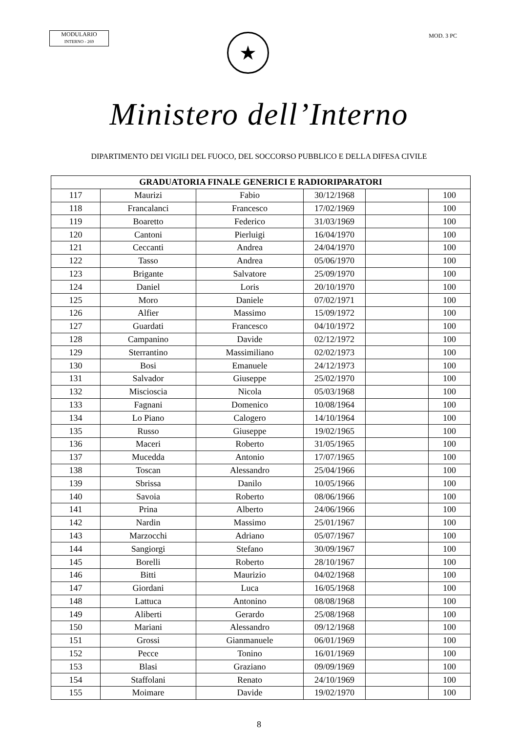MODULARIO
INTERNO - 269
MOD. 3 PC
★
Ministero dell’Interno
DIPARTIMENTO DEI VIGILI DEL FUOCO, DEL SOCCORSO PUBBLICO E DELLA DIFESA CIVILE
| GRADUATORIA FINALE GENERICI E RADIORIPARATORI | | | | | |
| --- | --- | --- | --- | --- | --- |
| 117 | Maurizi | Fabio | 30/12/1968 | | 100 |
| 118 | Francalanci | Francesco | 17/02/1969 | | 100 |
| 119 | Boaretto | Federico | 31/03/1969 | | 100 |
| 120 | Cantoni | Pierluigi | 16/04/1970 | | 100 |
| 121 | Ceccanti | Andrea | 24/04/1970 | | 100 |
| 122 | Tasso | Andrea | 05/06/1970 | | 100 |
| 123 | Brigante | Salvatore | 25/09/1970 | | 100 |
| 124 | Daniel | Loris | 20/10/1970 | | 100 |
| 125 | Moro | Daniele | 07/02/1971 | | 100 |
| 126 | Alfier | Massimo | 15/09/1972 | | 100 |
| 127 | Guardati | Francesco | 04/10/1972 | | 100 |
| 128 | Campanino | Davide | 02/12/1972 | | 100 |
| 129 | Sterrantino | Massimiliano | 02/02/1973 | | 100 |
| 130 | Bosi | Emanuele | 24/12/1973 | | 100 |
| 131 | Salvador | Giuseppe | 25/02/1970 | | 100 |
| 132 | Miscioscia | Nicola | 05/03/1968 | | 100 |
| 133 | Fagnani | Domenico | 10/08/1964 | | 100 |
| 134 | Lo Piano | Calogero | 14/10/1964 | | 100 |
| 135 | Russo | Giuseppe | 19/02/1965 | | 100 |
| 136 | Maceri | Roberto | 31/05/1965 | | 100 |
| 137 | Mucedda | Antonio | 17/07/1965 | | 100 |
| 138 | Toscan | Alessandro | 25/04/1966 | | 100 |
| 139 | Sbrissa | Danilo | 10/05/1966 | | 100 |
| 140 | Savoia | Roberto | 08/06/1966 | | 100 |
| 141 | Prina | Alberto | 24/06/1966 | | 100 |
| 142 | Nardin | Massimo | 25/01/1967 | | 100 |
| 143 | Marzocchi | Adriano | 05/07/1967 | | 100 |
| 144 | Sangiorgi | Stefano | 30/09/1967 | | 100 |
| 145 | Borelli | Roberto | 28/10/1967 | | 100 |
| 146 | Bitti | Maurizio | 04/02/1968 | | 100 |
| 147 | Giordani | Luca | 16/05/1968 | | 100 |
| 148 | Lattuca | Antonino | 08/08/1968 | | 100 |
| 149 | Aliberti | Gerardo | 25/08/1968 | | 100 |
| 150 | Mariani | Alessandro | 09/12/1968 | | 100 |
| 151 | Grossi | Gianmanuele | 06/01/1969 | | 100 |
| 152 | Pecce | Tonino | 16/01/1969 | | 100 |
| 153 | Blasi | Graziano | 09/09/1969 | | 100 |
| 154 | Staffolani | Renato | 24/10/1969 | | 100 |
| 155 | Moimare | Davide | 19/02/1970 | | 100 |
8